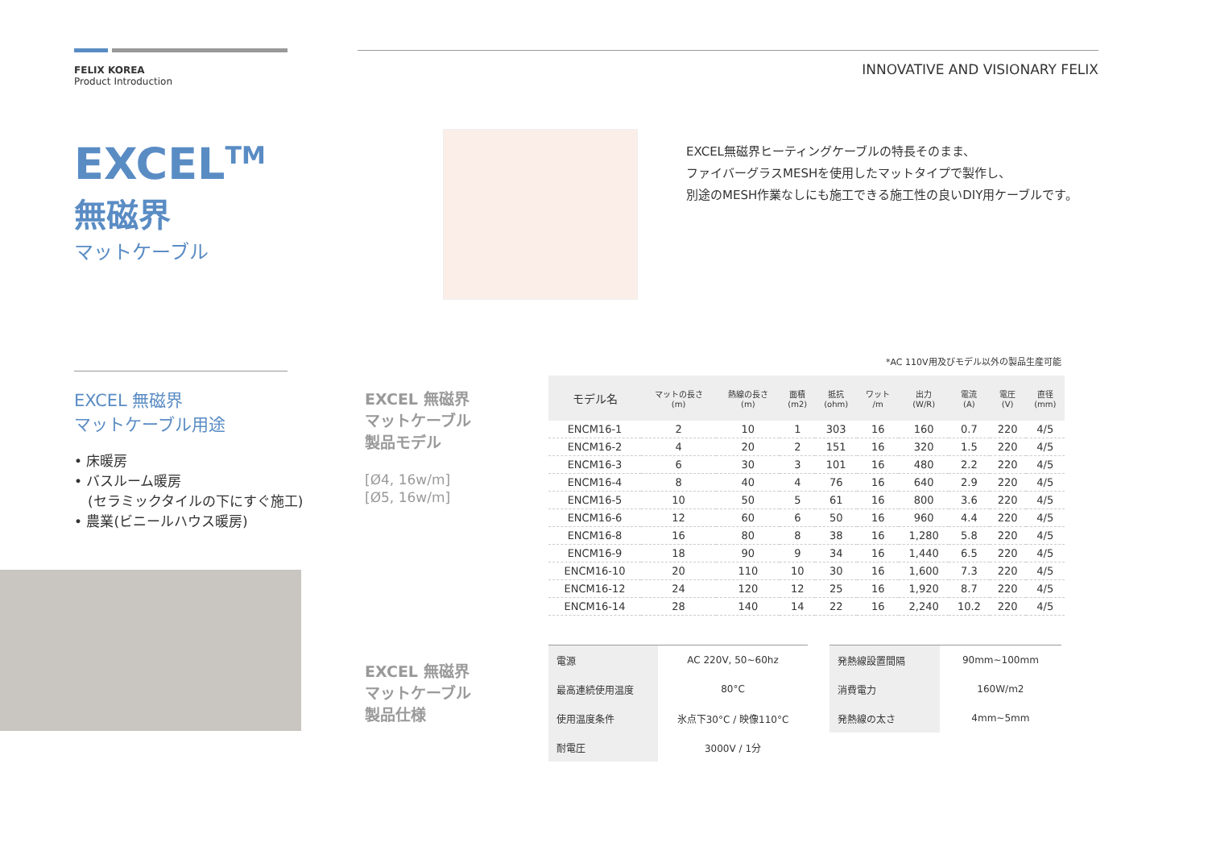FELIX KOREA
Product Introduction
INNOVATIVE AND VISIONARY FELIX
EXCEL<sup>TM</sup>
無磁界
マットケーブル
EXCEL無磁界ヒーティングケーブルの特長そのまま、
ファイバーグラスMESHを使用したマットタイプで製作し、
別途のMESH作業なしにも施工できる施工性の良いDIY用ケーブルです。
EXCEL 無磁界
マットケーブル用途
• 床暖房
• バスルーム暖房
　(セラミックタイルの下にすぐ施工)
• 農業(ビニールハウス暖房)
EXCEL 無磁界
マットケーブル
製品モデル
[Ø4, 16w/m]
[Ø5, 16w/m]
EXCEL 無磁界
マットケーブル
製品仕様
*AC 110V用及びモデル以外の製品生産可能
| モデル名 | マットの長さ (m) | 熱線の長さ (m) | 面積 (m2) | 抵抗 (ohm) | ワット /m | 出力 (W/R) | 電流 (A) | 電圧 (V) | 直径 (mm) |
| --- | --- | --- | --- | --- | --- | --- | --- | --- | --- |
| ENCM16-1 | 2 | 10 | 1 | 303 | 16 | 160 | 0.7 | 220 | 4/5 |
| ENCM16-2 | 4 | 20 | 2 | 151 | 16 | 320 | 1.5 | 220 | 4/5 |
| ENCM16-3 | 6 | 30 | 3 | 101 | 16 | 480 | 2.2 | 220 | 4/5 |
| ENCM16-4 | 8 | 40 | 4 | 76 | 16 | 640 | 2.9 | 220 | 4/5 |
| ENCM16-5 | 10 | 50 | 5 | 61 | 16 | 800 | 3.6 | 220 | 4/5 |
| ENCM16-6 | 12 | 60 | 6 | 50 | 16 | 960 | 4.4 | 220 | 4/5 |
| ENCM16-8 | 16 | 80 | 8 | 38 | 16 | 1,280 | 5.8 | 220 | 4/5 |
| ENCM16-9 | 18 | 90 | 9 | 34 | 16 | 1,440 | 6.5 | 220 | 4/5 |
| ENCM16-10 | 20 | 110 | 10 | 30 | 16 | 1,600 | 7.3 | 220 | 4/5 |
| ENCM16-12 | 24 | 120 | 12 | 25 | 16 | 1,920 | 8.7 | 220 | 4/5 |
| ENCM16-14 | 28 | 140 | 14 | 22 | 16 | 2,240 | 10.2 | 220 | 4/5 |
| 電源 | AC 220V, 50~60hz |
| 最高連続使用温度 | 80°C |
| 使用温度条件 | 氷点下30°C / 映像110°C |
| 耐電圧 | 3000V / 1分 |
| 発熱線設置間隔 | 90mm~100mm |
| 消費電力 | 160W/m2 |
| 発熱線の太さ | 4mm~5mm |